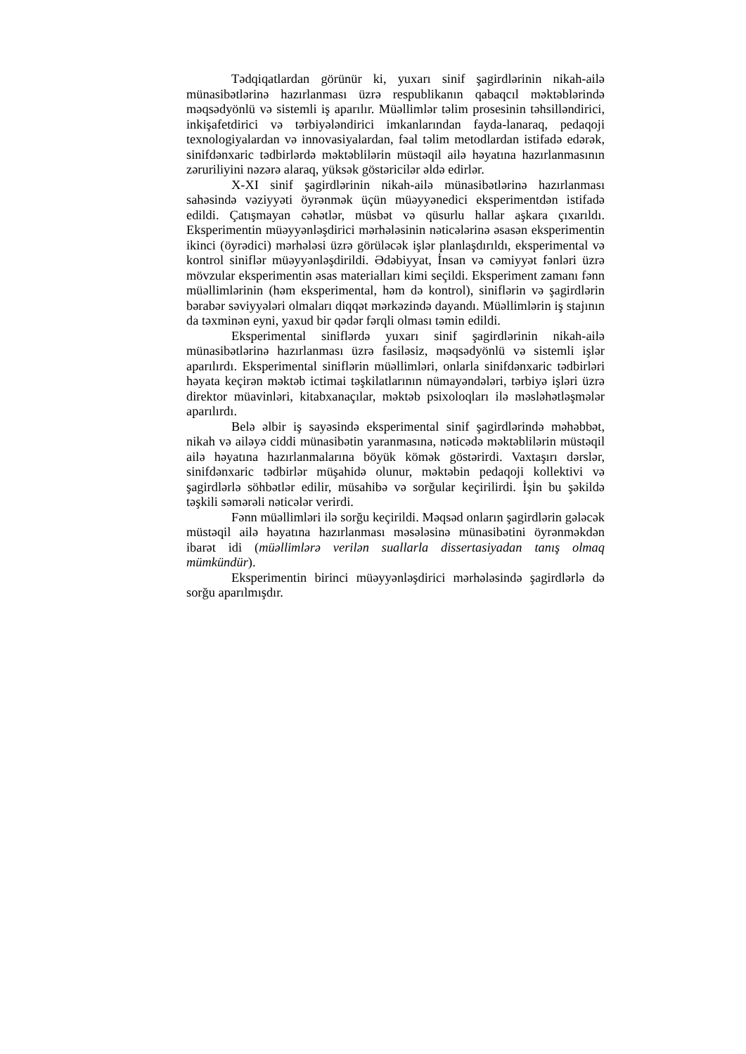Tədqiqatlardan görünür ki, yuxarı sinif şagirdlərinin nikah-ailə münasibətlərinə hazırlanması üzrə respublikanın qabaqcıl məktəblərində məqsədyönlü və sistemli iş aparılır. Müəllimlər təlim prosesinin təhsilləndirici, inkişafetdirici və tərbiyələndirici imkanlarından fayda-lanaraq, pedaqoji texnologiyalardan və innovasiyalardan, fəal təlim metodlardan istifadə edərək, sinifdənxaric tədbirlərdə məktəblilərin müstəqil ailə həyatına hazırlanmasının zəruriliyini nəzərə alaraq, yüksək göstəricilər əldə edirlər.
X-XI sinif şagirdlərinin nikah-ailə münasibətlərinə hazırlanması sahəsində vəziyyəti öyrənmək üçün müəyyənedici eksperimentdən istifadə edildi. Çatışmayan cəhətlər, müsbət və qüsurlu hallar aşkara çıxarıldı. Eksperimentin müəyyənləşdirici mərhələsinin nəticələrinə əsasən eksperimentin ikinci (öyrədici) mərhələsi üzrə görüləcək işlər planlaşdırıldı, eksperimental və kontrol siniflər müəyyənləşdirildi. Ədəbiyyat, İnsan və cəmiyyət fənləri üzrə mövzular eksperimentin əsas materialları kimi seçildi. Eksperiment zamanı fənn müəllimlərinin (həm eksperimental, həm də kontrol), siniflərin və şagirdlərin bərabər səviyyələri olmaları diqqət mərkəzində dayandı. Müəllimlərin iş stajının da təxminən eyni, yaxud bir qədər fərqli olması təmin edildi.
Eksperimental siniflərdə yuxarı sinif şagirdlərinin nikah-ailə münasibətlərinə hazırlanması üzrə fasiləsiz, məqsədyönlü və sistemli işlər aparılırdı. Eksperimental siniflərin müəllimləri, onlarla sinifdənxaric tədbirləri həyata keçirən məktəb ictimai təşkilatlarının nümayəndələri, tərbiyə işləri üzrə direktor müavinləri, kitabxanaçılar, məktəb psixoloqları ilə məsləhətləşmələr aparılırdı.
Belə əlbir iş sayəsində eksperimental sinif şagirdlərində məhəbbət, nikah və ailəyə ciddi münasibətin yaranmasına, nəticədə məktəblilərin müstəqil ailə həyatına hazırlanmalarına böyük kömək göstərirdi. Vaxtaşırı dərslər, sinifdənxaric tədbirlər müşahidə olunur, məktəbin pedaqoji kollektivi və şagirdlərlə söhbətlər edilir, müsahibə və sorğular keçirilirdi. İşin bu şəkildə təşkili səmərəli nəticələr verirdi.
Fənn müəllimləri ilə sorğu keçirildi. Məqsəd onların şagirdlərin gələcək müstəqil ailə həyatına hazırlanması məsələsinə münasibətini öyrənməkdən ibarət idi (müəllimlərə verilən suallarla dissertasiyadan tanış olmaq mümkündür).
Eksperimentin birinci müəyyənləşdirici mərhələsində şagirdlərlə də sorğu aparılmışdır.